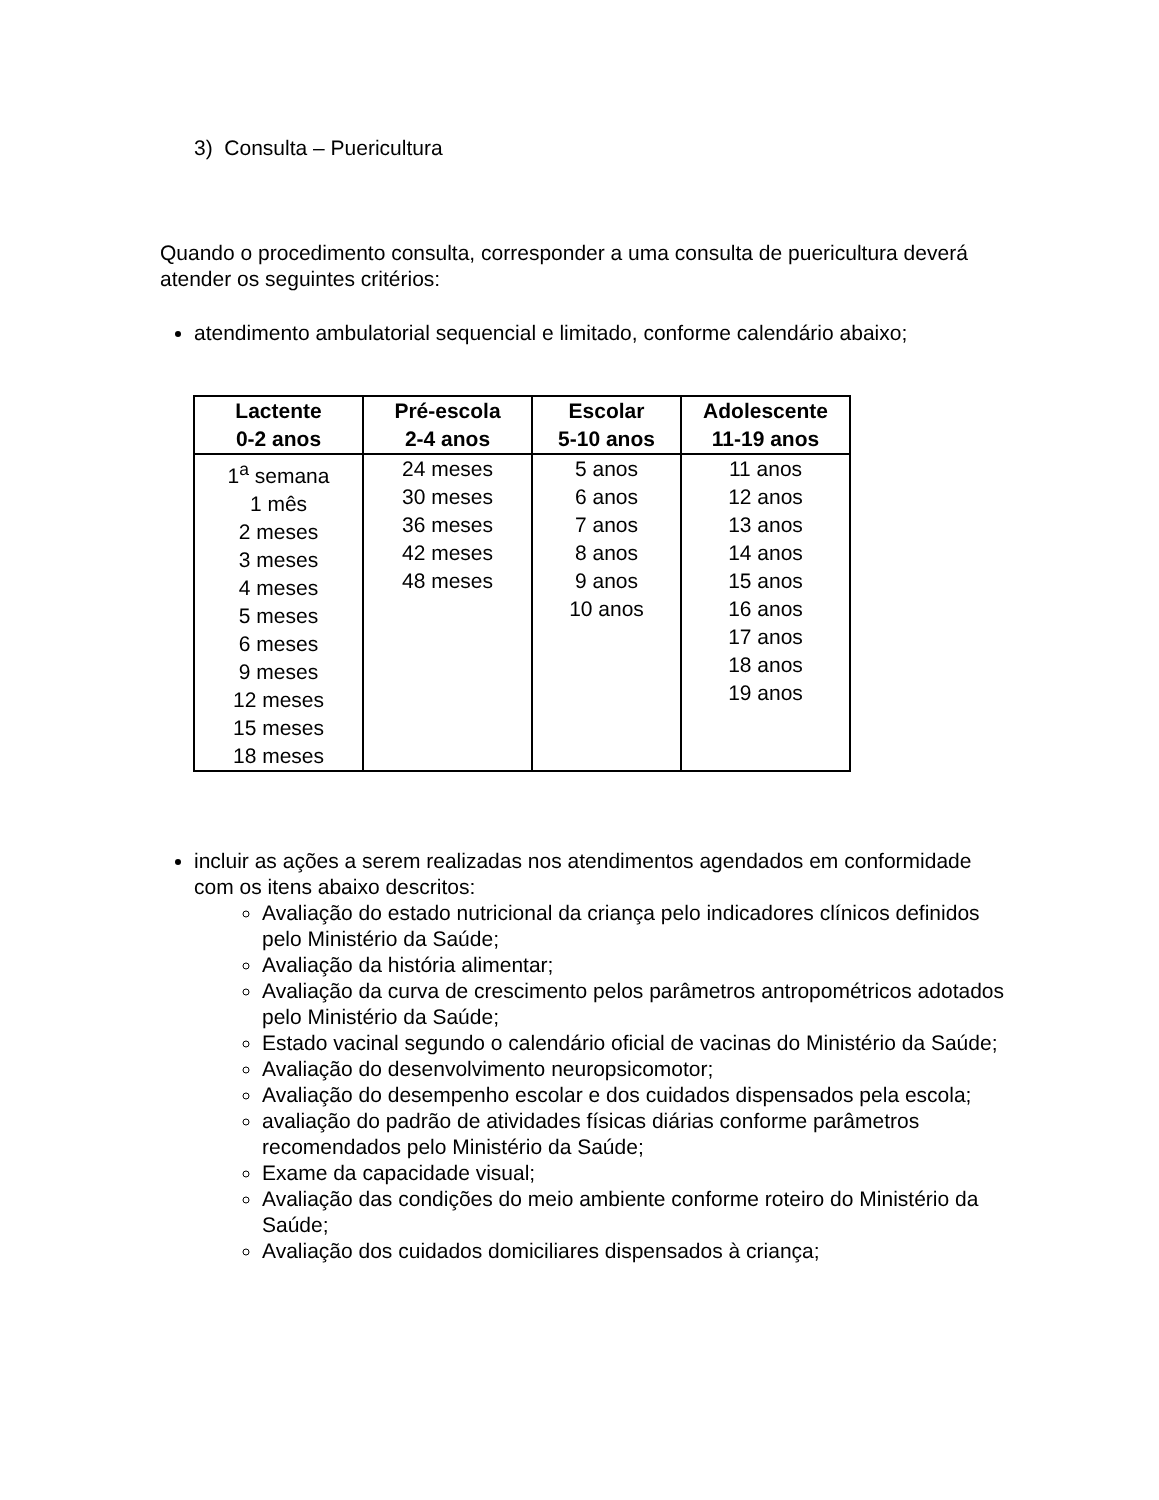3) Consulta – Puericultura
Quando o procedimento consulta, corresponder a uma consulta de puericultura deverá atender os seguintes critérios:
atendimento ambulatorial sequencial e limitado, conforme calendário abaixo;
| Lactente 0-2 anos | Pré-escola 2-4 anos | Escolar 5-10 anos | Adolescente 11-19 anos |
| --- | --- | --- | --- |
| 1<sup>a</sup> semana 1 mês 2 meses 3 meses 4 meses 5 meses 6 meses 9 meses 12 meses 15 meses 18 meses | 24 meses 30 meses 36 meses 42 meses 48 meses | 5 anos 6 anos 7 anos 8 anos 9 anos 10 anos | 11 anos 12 anos 13 anos 14 anos 15 anos 16 anos 17 anos 18 anos 19 anos |
incluir as ações a serem realizadas nos atendimentos agendados em conformidade com os itens abaixo descritos:
Avaliação do estado nutricional da criança pelo indicadores clínicos definidos pelo Ministério da Saúde;
Avaliação da história alimentar;
Avaliação da curva de crescimento pelos parâmetros antropométricos adotados pelo Ministério da Saúde;
Estado vacinal segundo o calendário oficial de vacinas do Ministério da Saúde;
Avaliação do desenvolvimento neuropsicomotor;
Avaliação do desempenho escolar e dos cuidados dispensados pela escola;
avaliação do padrão de atividades físicas diárias conforme parâmetros recomendados pelo Ministério da Saúde;
Exame da capacidade visual;
Avaliação das condições do meio ambiente conforme roteiro do Ministério da Saúde;
Avaliação dos cuidados domiciliares dispensados à criança;